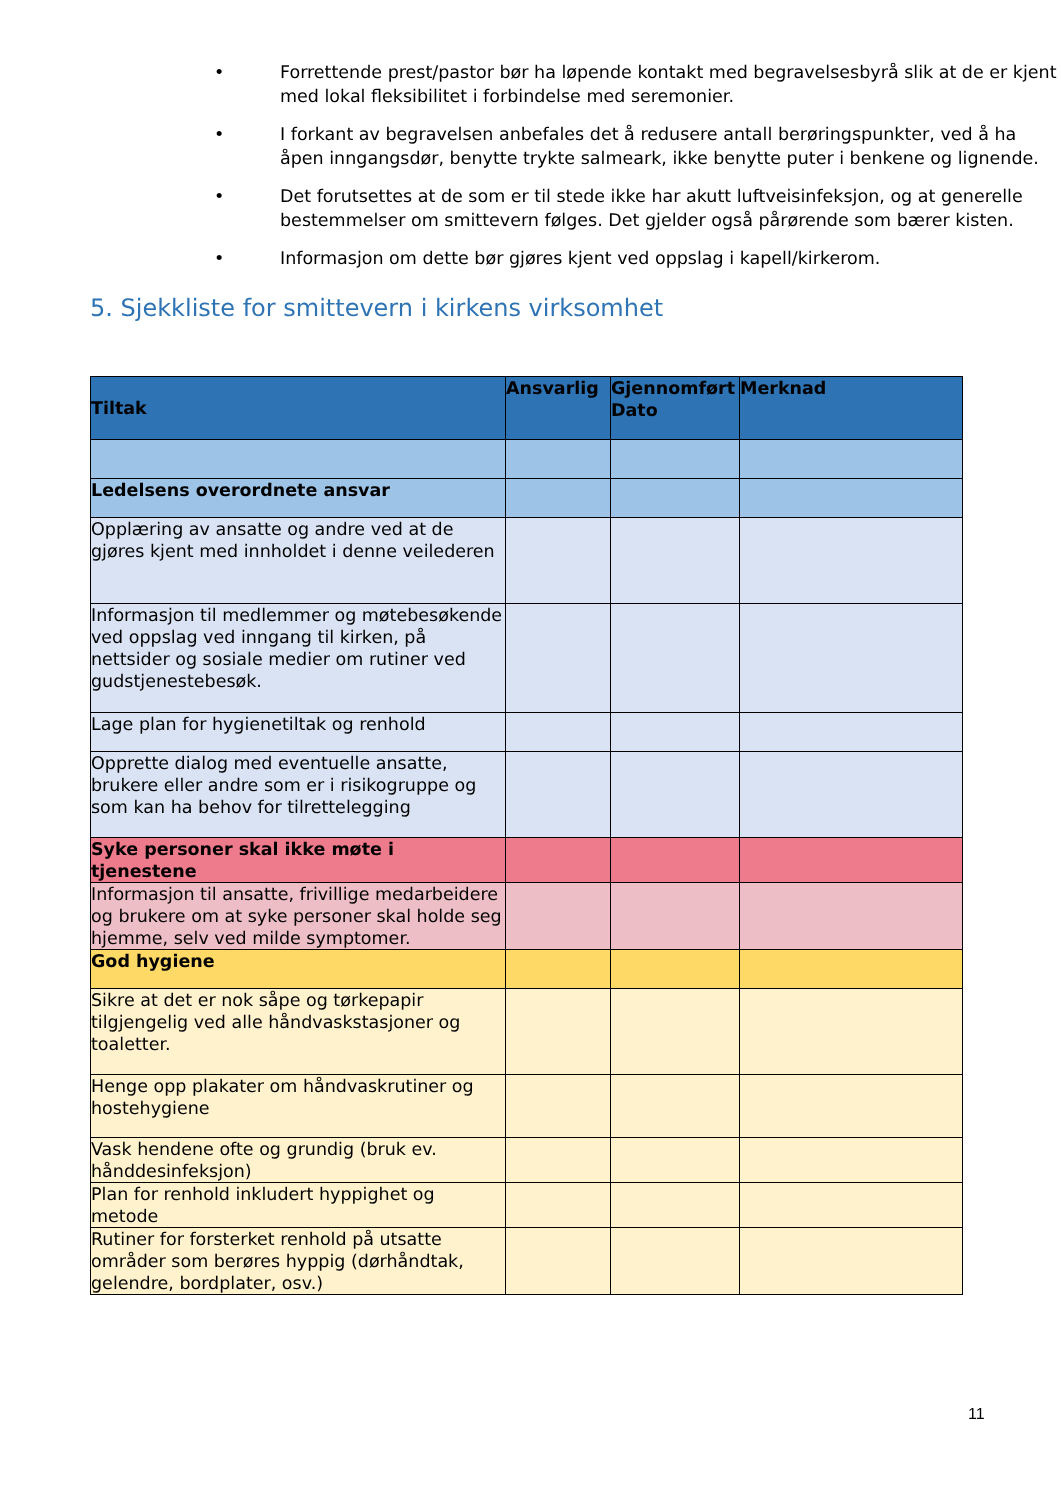• Forrettende prest/pastor bør ha løpende kontakt med begravelsesbyrå slik at de er kjent med lokal fleksibilitet i forbindelse med seremonier.
• I forkant av begravelsen anbefales det å redusere antall berøringspunkter, ved å ha åpen inngangsdør, benytte trykte salmeark, ikke benytte puter i benkene og lignende.
• Det forutsettes at de som er til stede ikke har akutt luftveisinfeksjon, og at generelle bestemmelser om smittevern følges. Det gjelder også pårørende som bærer kisten.
• Informasjon om dette bør gjøres kjent ved oppslag i kapell/kirkerom.
5. Sjekkliste for smittevern i kirkens virksomhet
| Tiltak | Ansvarlig | Gjennomført Dato | Merknad |
| --- | --- | --- | --- |
| Ledelsens overordnete ansvar | | | |
| Opplæring av ansatte og andre ved at de gjøres kjent med innholdet i denne veilederen | | | |
| Informasjon til medlemmer og møtebesøkende ved oppslag ved inngang til kirken, på nettsider og sosiale medier om rutiner ved gudstjenestebesøk. | | | |
| Lage plan for hygienetiltak og renhold | | | |
| Opprette dialog med eventuelle ansatte, brukere eller andre som er i risikogruppe og som kan ha behov for tilrettelegging | | | |
| Syke personer skal ikke møte i tjenestene | | | |
| Informasjon til ansatte, frivillige medarbeidere og brukere om at syke personer skal holde seg hjemme, selv ved milde symptomer. | | | |
| God hygiene | | | |
| Sikre at det er nok såpe og tørkepapir tilgjengelig ved alle håndvaskstasjoner og toaletter. | | | |
| Henge opp plakater om håndvaskrutiner og hostehygiene | | | |
| Vask hendene ofte og grundig (bruk ev. hånddesinfeksjon) | | | |
| Plan for renhold inkludert hyppighet og metode | | | |
| Rutiner for forsterket renhold på utsatte områder som berøres hyppig (dørhåndtak, gelendre, bordplater, osv.) | | | |
11